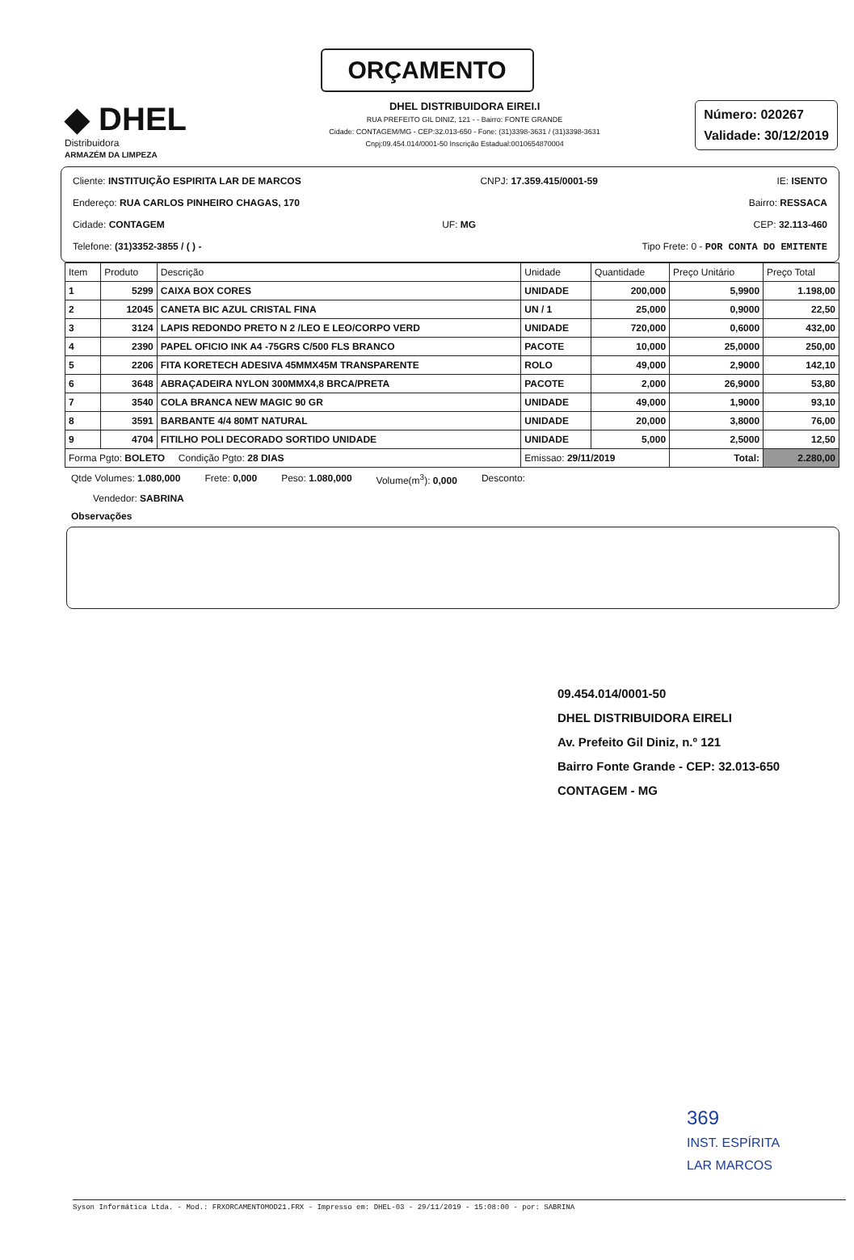ORÇAMENTO
◆ DHEL
Distribuidora
ARMAZÉM DA LIMPEZA
DHEL DISTRIBUIDORA EIREI.I
RUA PREFEITO GIL DINIZ, 121 - - Bairro: FONTE GRANDE
Cidade: CONTAGEM/MG - CEP:32.013-650 - Fone: (31)3398-3631 / (31)3398-3631
Cnpj:09.454.014/0001-50 Inscrição Estadual:0010654870004
Número: 020267
Validade: 30/12/2019
Cliente: INSTITUIÇÃO ESPIRITA LAR DE MARCOS CNPJ: 17.359.415/0001-59 IE: ISENTO
Endereço: RUA CARLOS PINHEIRO CHAGAS, 170 Bairro: RESSACA
Cidade: CONTAGEM UF: MG CEP: 32.113-460
Telefone: (31)3352-3855 / ( ) - Tipo Frete: 0 - POR CONTA DO EMITENTE
| Item | Produto | Descrição | Unidade | Quantidade | Preço Unitário | Preço Total |
| --- | --- | --- | --- | --- | --- | --- |
| 1 | 5299 | CAIXA BOX CORES | UNIDADE | 200,000 | 5,9900 | 1.198,00 |
| 2 | 12045 | CANETA BIC AZUL CRISTAL FINA | UN / 1 | 25,000 | 0,9000 | 22,50 |
| 3 | 3124 | LAPIS REDONDO PRETO N 2 /LEO E LEO/CORPO VERD | UNIDADE | 720,000 | 0,6000 | 432,00 |
| 4 | 2390 | PAPEL OFICIO INK A4 -75GRS C/500 FLS BRANCO | PACOTE | 10,000 | 25,0000 | 250,00 |
| 5 | 2206 | FITA KORETECH ADESIVA 45MMX45M TRANSPARENTE | ROLO | 49,000 | 2,9000 | 142,10 |
| 6 | 3648 | ABRAÇADEIRA NYLON 300MMX4,8 BRCA/PRETA | PACOTE | 2,000 | 26,9000 | 53,80 |
| 7 | 3540 | COLA BRANCA NEW MAGIC 90 GR | UNIDADE | 49,000 | 1,9000 | 93,10 |
| 8 | 3591 | BARBANTE 4/4 80MT NATURAL | UNIDADE | 20,000 | 3,8000 | 76,00 |
| 9 | 4704 | FITILHO POLI DECORADO SORTIDO UNIDADE | UNIDADE | 5,000 | 2,5000 | 12,50 |
| Forma Pgto: BOLETO Condição Pgto: 28 DIAS | | | Emissao: 29/11/2019 | | Total: | 2.280,00 |
Qtde Volumes: 1.080,000 Frete: 0,000 Peso: 1.080,000 Volume(m<sup>3</sup>): 0,000 Desconto:
Vendedor: SABRINA
Observações
09.454.014/0001-50
DHEL DISTRIBUIDORA EIRELI
Av. Prefeito Gil Diniz, n.º 121
Bairro Fonte Grande - CEP: 32.013-650
CONTAGEM - MG
369
INST. ESPÍRITA
LAR MARCOS
Syson Informática Ltda. - Mod.: FRXORCAMENTOMOD21.FRX - Impresso em: DHEL-03 - 29/11/2019 - 15:08:00 - por: SABRINA